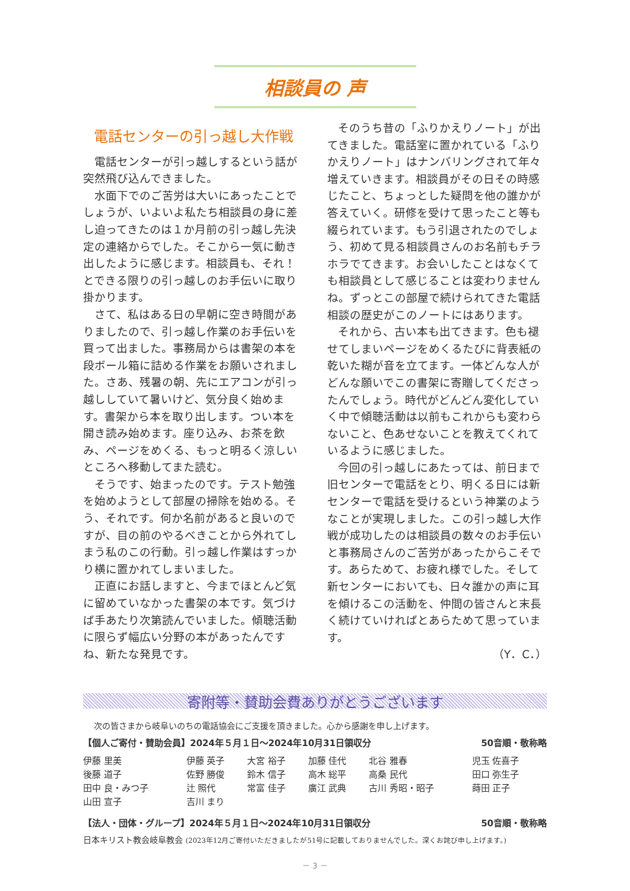相談員の 声
電話センターの引っ越し大作戦
電話センターが引っ越しするという話が突然飛び込んできました。
水面下でのご苦労は大いにあったことでしょうが、いよいよ私たち相談員の身に差し迫ってきたのは１か月前の引っ越し先決定の連絡からでした。そこから一気に動き出したように感じます。相談員も、それ！とできる限りの引っ越しのお手伝いに取り掛かります。
さて、私はある日の早朝に空き時間がありましたので、引っ越し作業のお手伝いを買って出ました。事務局からは書架の本を段ボール箱に詰める作業をお願いされました。さあ、残暑の朝、先にエアコンが引っ越ししていて暑いけど、気分良く始めます。書架から本を取り出します。つい本を開き読み始めます。座り込み、お茶を飲み、ページをめくる、もっと明るく涼しいところへ移動してまた読む。
そうです、始まったのです。テスト勉強を始めようとして部屋の掃除を始める。そう、それです。何か名前があると良いのですが、目の前のやるべきことから外れてしまう私のこの行動。引っ越し作業はすっかり横に置かれてしまいました。
正直にお話しますと、今までほとんど気に留めていなかった書架の本です。気づけば手あたり次第読んでいました。傾聴活動に限らず幅広い分野の本があったんですね、新たな発見です。
そのうち昔の「ふりかえりノート」が出てきました。電話室に置かれている「ふりかえりノート」はナンバリングされて年々増えていきます。相談員がその日その時感じたこと、ちょっとした疑問を他の誰かが答えていく。研修を受けて思ったこと等も綴られています。もう引退されたのでしょう、初めて見る相談員さんのお名前もチラホラでてきます。お会いしたことはなくても相談員として感じることは変わりませんね。ずっとこの部屋で続けられてきた電話相談の歴史がこのノートにはあります。
それから、古い本も出てきます。色も褪せてしまいページをめくるたびに背表紙の乾いた糊が音を立てます。一体どんな人がどんな願いでこの書架に寄贈してくださったんでしょう。時代がどんどん変化していく中で傾聴活動は以前もこれからも変わらないこと、色あせないことを教えてくれているように感じました。
今回の引っ越しにあたっては、前日まで旧センターで電話をとり、明くる日には新センターで電話を受けるという神業のようなことが実現しました。この引っ越し大作戦が成功したのは相談員の数々のお手伝いと事務局さんのご苦労があったからこそです。あらためて、お疲れ様でした。そして新センターにおいても、日々誰かの声に耳を傾けるこの活動を、仲間の皆さんと末長く続けていければとあらためて思っています。
（Y．C．）
寄附等・賛助会費ありがとうございます
次の皆さまから岐阜いのちの電話協会にご支援を頂きました。心から感謝を申し上げます。
【個人ご寄付・賛助会員】2024年５月１日～2024年10月31日領収分 50音順・敬称略
| 伊藤 里美 | 伊藤 英子 | 大宮 裕子 | 加藤 佳代 | 北谷 雅春 | 児玉 佐喜子 |
| 後藤 道子 | 佐野 勝俊 | 鈴木 信子 | 高木 総平 | 高桑 民代 | 田口 弥生子 |
| 田中 良・みつ子 | 辻 照代 | 常富 佳子 | 廣江 武典 | 古川 秀昭・昭子 | 蒔田 正子 |
| 山田 宣子 | 吉川 まり | | | | |
【法人・団体・グループ】2024年５月１日～2024年10月31日領収分 50音順・敬称略
日本キリスト教会岐阜教会 (2023年12月ご寄付いただきましたが51号に記載しておりませんでした。深くお詫び申し上げます。)
－ 3 －